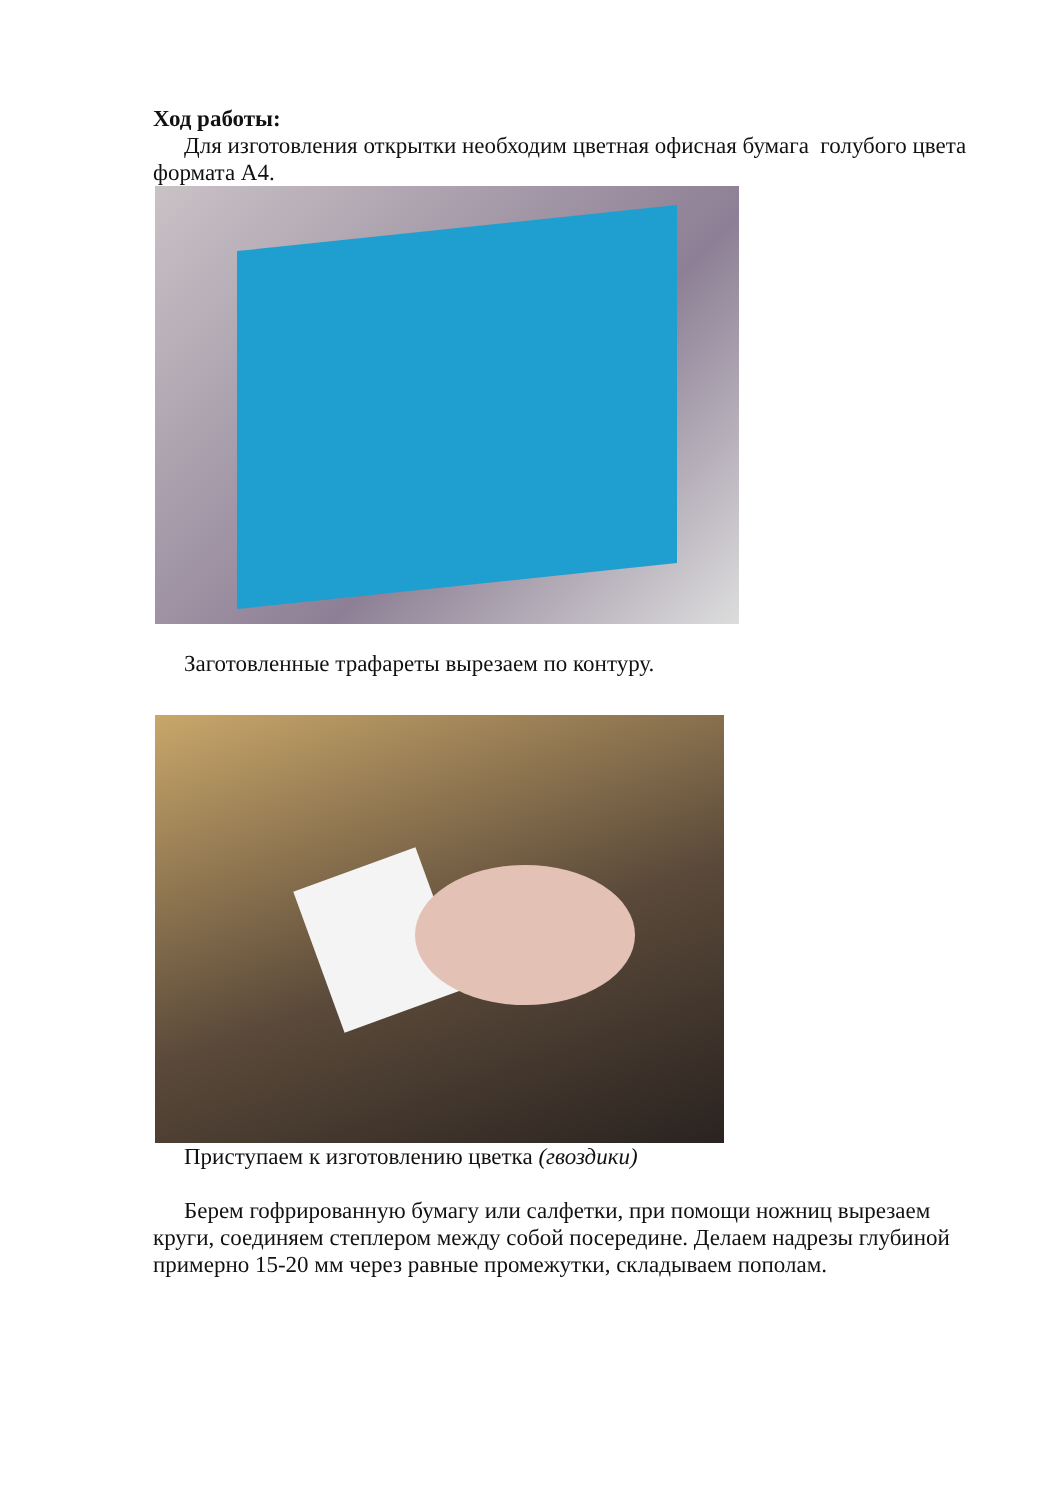Ход работы:
Для изготовления открытки необходим цветная офисная бумага голубого цвета формата А4.
Заготовленные трафареты вырезаем по контуру.
Приступаем к изготовлению цветка (гвоздики)
Берем гофрированную бумагу или салфетки, при помощи ножниц вырезаем круги, соединяем степлером между собой посередине. Делаем надрезы глубиной примерно 15-20 мм через равные промежутки, складываем пополам.